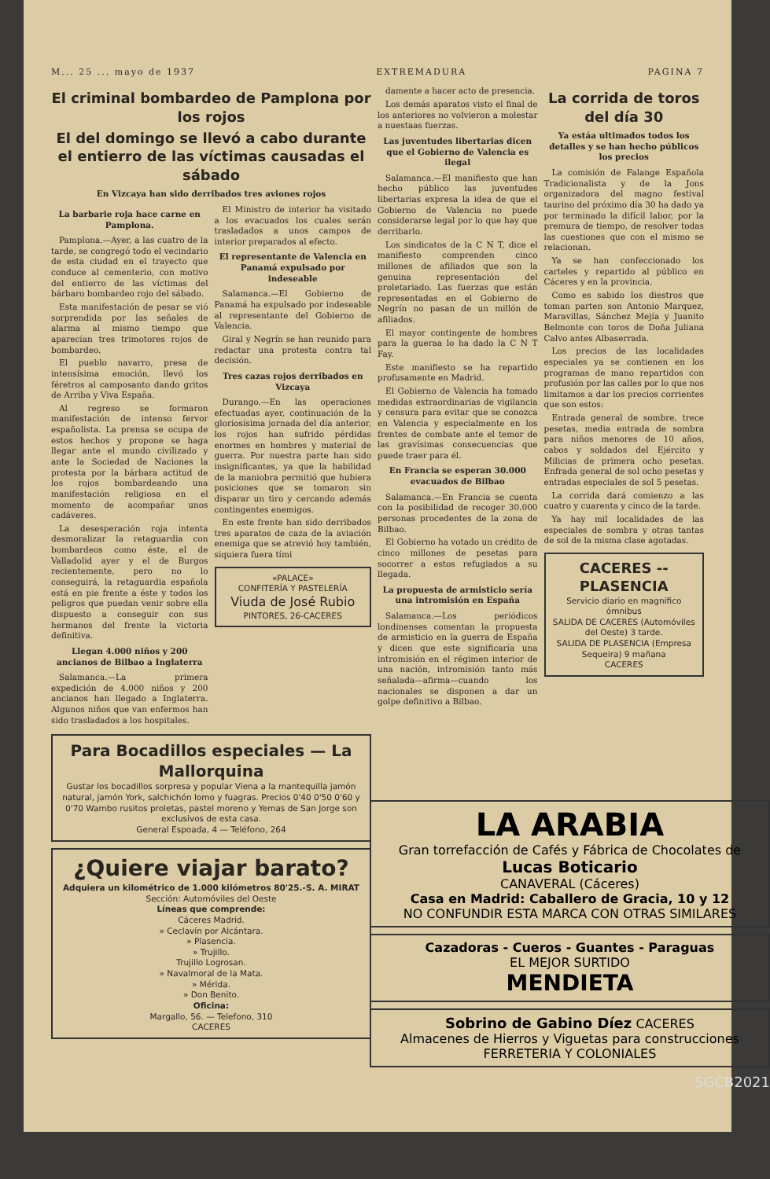M... 25 ... mayo de 1937 EXTREMADURA PAGINA 7
El criminal bombardeo de Pamplona por los rojos
El del domingo se llevó a cabo durante el entierro de las víctimas causadas el sábado
En Vizcaya han sido derribados tres aviones rojos
La barbarie roja hace carne en Pamplona.
Pamplona.—Ayer, a las cuatro de la tarde, se congregó todo el vecindario de esta ciudad en el trayecto que conduce al cementerio, con motivo del entierro de las víctimas del bárbaro bombardeo rojo del sábado.
Esta manifestación de pesar se vió sorprendida por las señales de alarma al mismo tiempo que aparecían tres trimotores rojos de bombardeo.
El pueblo navarro, presa de intensísima emoción, llevó los féretros al camposanto dando gritos de Arriba y Viva España.
Al regreso se formaron manifestación de intenso fervor españolista. La prensa se ocupa de estos hechos y propone se haga llegar ante el mundo civilizado y ante la Sociedad de Naciones la protesta por la bárbara actitud de los rojos bombardeando una manifestación religiosa en el momento de acompañar unos cadáveres.
La desesperación roja intenta desmoralizar la retaguardia con bombardeos como éste, el de Valladolid ayer y el de Burgos recientemente, pero no lo conseguirá, la retaguardia española está en pie frente a éste y todos los peligros que puedan venir sobre ella dispuesto a conseguir con sus hermanos del frente la victoria definitiva.
Llegan 4.000 niños y 200 ancianos de Bilbao a Inglaterra
Salamanca.—La primera expedición de 4.000 niños y 200 ancianos han llegado a Inglaterra. Algunos niños que van enfermos han sido trasladados a los hospitales.
El Ministro de interior ha visitado a los evacuados los cuales serán trasladados a unos campos de interior preparados al efecto.
El representante de Valencia en Panamá expulsado por indeseable
Salamanca.—El Gobierno de Panamá ha expulsado por indeseable al representante del Gobierno de Valencia.
Giral y Negrín se han reunido para redactar una protesta contra tal decisión.
Tres cazas rojos derribados en Vizcaya
Durango.—En las operaciones efectuadas ayer, continuación de la gloriosísima jornada del día anterior, los rojos han sufrido pérdidas enormes en hombres y material de guerra. Por nuestra parte han sido insignificantes, ya que la habilidad de la maniobra permitió que hubiera posiciones que se tomaron sin disparar un tiro y cercando además contingentes enemigos.
En este frente han sido derribados tres aparatos de caza de la aviación enemiga que se atrevió hoy también, siquiera fuera tími
«PALACE»
CONFITERÍA Y PASTELERÍA
Viuda de José Rubio
PINTORES, 26-CACERES
Para Bocadillos especiales — La Mallorquina
Gustar los bocadillos sorpresa y popular Viena a la mantequilla jamón natural, jamón York, salchichón lomo y fuagras. Precios 0'40 0'50 0'60 y 0'70 Wambo rusitos proletas, pastel moreno y Yemas de San Jorge son exclusivos de esta casa.
General Espoada, 4 — Teléfono, 264
¿Quiere viajar barato?
Adquiera un kilométrico de 1.000 kilómetros 80'25.-S. A. MIRAT
Sección: Automóviles del Oeste
Líneas que comprende:
Cáceres Madrid.
» Ceclavín por Alcántara.
» Plasencia.
» Trujillo.
Trujillo Logrosan.
» Navalmoral de la Mata.
» Mérida.
» Don Benito.
Oficina:
Margallo, 56. — Telefono, 310
CACERES
damente a hacer acto de presencia.
Los demás aparatos visto el final de los anteriores no volvieron a molestar a nuestaas fuerzas.
Las juventudes libertarias dicen que el Gobierno de Valencia es ilegal
Salamanca.—El manifiesto que han hecho público las juventudes libertarias expresa la idea de que el Gobierno de Valencia no puede considerarse legal por lo que hay que derribarlo.
Los sindicatos de la C N T, dice el manifiesto comprenden cinco millones de afiliados que son la genuina representación del proletariado. Las fuerzas que están representadas en el Gobierno de Negrín no pasan de un millón de afiliados.
El mayor contingente de hombres para la gueraa lo ha dado la C N T Fay.
Este manifiesto se ha repartido profusamente en Madrid.
El Gobierno de Valencia ha tomado medidas extraordinarias de vigilancia y censura para evitar que se conozca en Valencia y especialmente en los frentes de combate ante el temor de las gravísimas consecuencias que puede traer para él.
En Francia se esperan 30.000 evacuados de Bilbao
Salamanca.—En Francia se cuenta con la posibilidad de recoger 30.000 personas procedentes de la zona de Bilbao.
El Gobierno ha votado un crédito de cinco millones de pesetas para socorrer a estos refugiados a su llegada.
La propuesta de armisticio sería una intromisión en España
Salamanca.—Los periódicos londinenses comentan la propuesta de armisticio en la guerra de España y dicen que este significaría una intromisión en el régimen interior de una nación, intromisión tanto más señalada—afirma—cuando los nacionales se disponen a dar un golpe definitivo a Bilbao.
La corrida de toros del día 30
Ya estáa ultimados todos los detalles y se han hecho públicos los precios
La comisión de Falange Española Tradicionalista y de la Jons organizadora del magno festival taurino del próximo día 30 ha dado ya por terminado la difícil labor, por la premura de tiempo, de resolver todas las cuestiones que con el mismo se relacionan.
Ya se han confeccionado los carteles y repartido al público en Cáceres y en la provincia.
Como es sabido los diestros que toman parten son Antonio Marquez, Maravillas, Sánchez Mejía y Juanito Belmonte con toros de Doña Juliana Calvo antes Albaserrada.
Los precios de las localidades especiales ya se contienen en los programas de mano repartidos con profusión por las calles por lo que nos limitamos a dar los precios corrientes que son estos:
Entrada general de sombre, trece pesetas, media entrada de sombra para niños menores de 10 años, cabos y soldados del Ejército y Milicias de primera ocho pesetas. Enfrada general de sol ocho pesetas y entradas especiales de sol 5 pesetas.
La corrida dará comienzo a las cuatro y cuarenta y cinco de la tarde.
Ya hay mil localidades de las especiales de sombra y otras tantas de sol de la misma clase agotadas.
CACERES -- PLASENCIA
Servicio diario en magnífico ómnibus
SALIDA DE CACERES (Automóviles del Oeste) 3 tarde.
SALIDA DE PLASENCIA (Empresa Sequeira) 9 mañana
CACERES
LA ARABIA
Gran torrefacción de Cafés y Fábrica de Chocolates de Lucas Boticario
CANAVERAL (Cáceres)
Casa en Madrid: Caballero de Gracia, 10 y 12
NO CONFUNDIR ESTA MARCA CON OTRAS SIMILARES
Cazadoras - Cueros - Guantes - Paraguas
EL MEJOR SURTIDO
MENDIETA
Sobrino de Gabino Díez CACERES
Almacenes de Hierros y Viguetas para construcciones
FERRETERIA Y COLONIALES
SGCB2021